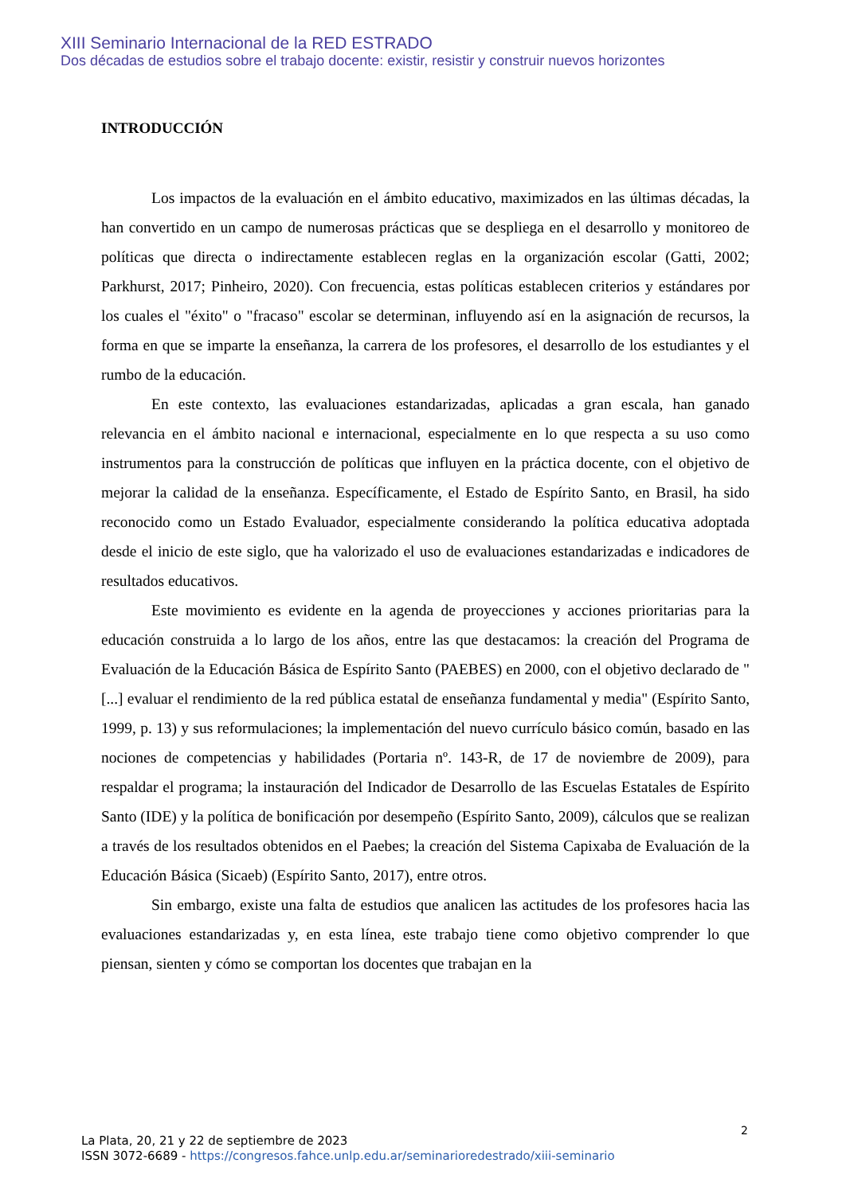XIII Seminario Internacional de la RED ESTRADO
Dos décadas de estudios sobre el trabajo docente: existir, resistir y construir nuevos horizontes
INTRODUCCIÓN
Los impactos de la evaluación en el ámbito educativo, maximizados en las últimas décadas, la han convertido en un campo de numerosas prácticas que se despliega en el desarrollo y monitoreo de políticas que directa o indirectamente establecen reglas en la organización escolar (Gatti, 2002; Parkhurst, 2017; Pinheiro, 2020). Con frecuencia, estas políticas establecen criterios y estándares por los cuales el "éxito" o "fracaso" escolar se determinan, influyendo así en la asignación de recursos, la forma en que se imparte la enseñanza, la carrera de los profesores, el desarrollo de los estudiantes y el rumbo de la educación.
En este contexto, las evaluaciones estandarizadas, aplicadas a gran escala, han ganado relevancia en el ámbito nacional e internacional, especialmente en lo que respecta a su uso como instrumentos para la construcción de políticas que influyen en la práctica docente, con el objetivo de mejorar la calidad de la enseñanza. Específicamente, el Estado de Espírito Santo, en Brasil, ha sido reconocido como un Estado Evaluador, especialmente considerando la política educativa adoptada desde el inicio de este siglo, que ha valorizado el uso de evaluaciones estandarizadas e indicadores de resultados educativos.
Este movimiento es evidente en la agenda de proyecciones y acciones prioritarias para la educación construida a lo largo de los años, entre las que destacamos: la creación del Programa de Evaluación de la Educación Básica de Espírito Santo (PAEBES) en 2000, con el objetivo declarado de "[...] evaluar el rendimiento de la red pública estatal de enseñanza fundamental y media" (Espírito Santo, 1999, p. 13) y sus reformulaciones; la implementación del nuevo currículo básico común, basado en las nociones de competencias y habilidades (Portaria nº. 143-R, de 17 de noviembre de 2009), para respaldar el programa; la instauración del Indicador de Desarrollo de las Escuelas Estatales de Espírito Santo (IDE) y la política de bonificación por desempeño (Espírito Santo, 2009), cálculos que se realizan a través de los resultados obtenidos en el Paebes; la creación del Sistema Capixaba de Evaluación de la Educación Básica (Sicaeb) (Espírito Santo, 2017), entre otros.
Sin embargo, existe una falta de estudios que analicen las actitudes de los profesores hacia las evaluaciones estandarizadas y, en esta línea, este trabajo tiene como objetivo comprender lo que piensan, sienten y cómo se comportan los docentes que trabajan en la
2
La Plata, 20, 21 y 22 de septiembre de 2023
ISSN 3072-6689 - https://congresos.fahce.unlp.edu.ar/seminarioredestrado/xiii-seminario